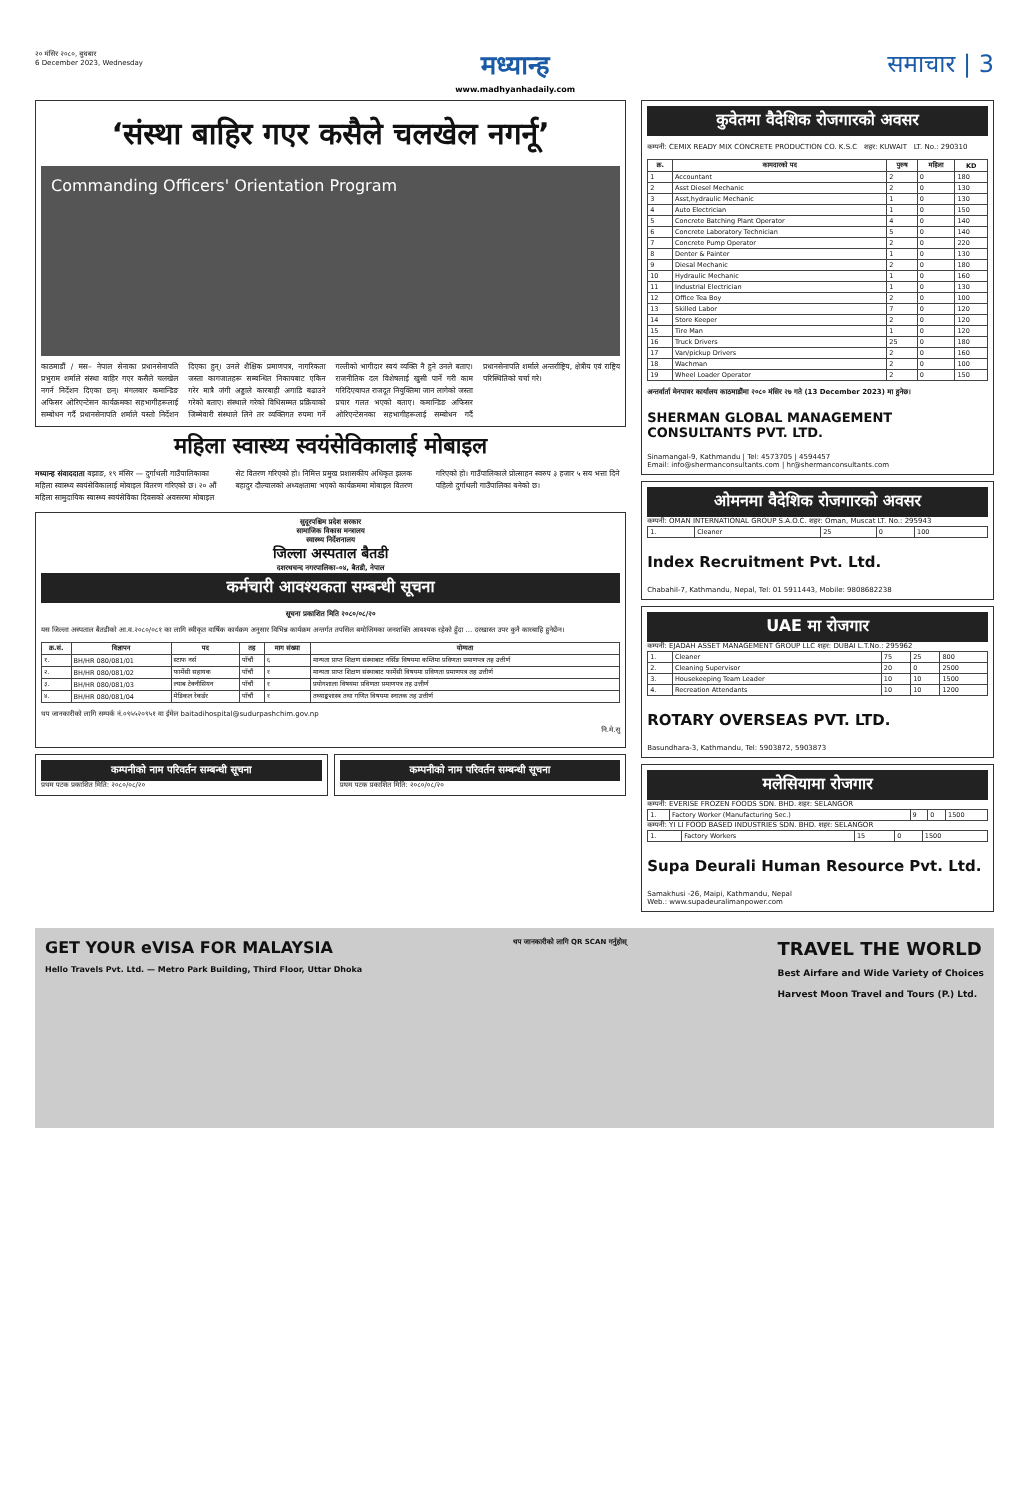२० मंसिर २०८०, बुधबार
6 December 2023, Wednesday
मध्यान्ह
www.madhyanhadaily.com
समाचार | 3
‘संस्था बाहिर गएर कसैले चलखेल नगर्नू’
Commanding Officers' Orientation Program
काठमाडौं / मस– नेपाल सेनाका प्रधानसेनापति प्रभुराम शर्माले संस्था बाहिर गएर कसैले चलखेल नगर्न निर्देशन दिएका छन्। मंगलबार कमान्डिङ अफिसर ओरिएन्टेसन कार्यक्रमका सहभागीहरूलाई सम्बोधन गर्दै प्रधानसेनापति शर्माले यस्तो निर्देशन दिएका हुन्। उनले शैक्षिक प्रमाणपत्र, नागरिकता जस्ता कागजातहरू सम्बन्धित निकायबाट एकिन गरेर मात्रै जंगी अड्डाले कारबाही अगाडि बढाउने गरेको बताए। संस्थाले गरेको विधिसम्मत प्रक्रियाको जिम्मेवारी संस्थाले लिने तर व्यक्तिगत रुपमा गर्ने गल्तीको भागीदार स्वयं व्यक्ति नै हुने उनले बताए। राजनीतिक दल विशेषलाई खुसी पार्ने गरी काम गरिदिएबापत राजदूत नियुक्तिमा जान लागेको जस्ता प्रचार गलत भएको बताए। कमान्डिङ अफिसर ओरिएन्टेसनका सहभागीहरूलाई सम्बोधन गर्दै प्रधानसेनापति शर्माले अन्तर्राष्ट्रिय, क्षेत्रीय एवं राष्ट्रिय परिस्थितिको चर्चा गरे।
महिला स्वास्थ्य स्वयंसेविकालाई मोबाइल
मध्यान्ह संवाददाता बझाङ, १९ मंसिर — दुर्गाथली गाउँपालिकाका महिला स्वास्थ्य स्वयंसेविकालाई मोबाइल वितरण गरिएको छ। २० औं महिला सामुदायिक स्वास्थ्य स्वयंसेविका दिवसको अवसरमा मोबाइल सेट वितरण गरिएको हो। निमित्त प्रमुख प्रशासकीय अधिकृत झलक बहादुर दौल्यालको अध्यक्षतामा भएको कार्यक्रममा मोबाइल वितरण गरिएको हो। गाउँपालिकाले प्रोत्साहन स्वरुप ३ हजार ५ सय भत्ता दिने पहिलो दुर्गाथली गाउँपालिका बनेको छ।
सुदूरपश्चिम प्रदेश सरकार
सामाजिक विकास मन्त्रालय
स्वास्थ्य निर्देशनालय
जिल्ला अस्पताल बैतडी
दशरथचन्द नगरपालिका–०४, बैतडी, नेपाल
कर्मचारी आवश्यकता सम्बन्धी सूचना
सूचना प्रकाशित मिति २०८०/०८/२०
यस जिल्ला अस्पताल बैतडीको आ.व.२०८०/०८१ का लागि स्वीकृत वार्षिक कार्यक्रम अनुसार विभिन्न कार्यक्रम अन्तर्गत तपसिल बमोजिमका जनशक्ति आवश्यक रहेको हुँदा ... दरखास्त उपर कुनै कारबाहि हुनेछैन।
| क्र.सं. | विज्ञापन | पद | तह | माग संख्या | योग्यता |
| --- | --- | --- | --- | --- | --- |
| १. | BH/HR 080/081/01 | स्टाफ नर्स | पाँचौं | ६ | मान्यता प्राप्त शिक्षण संस्थाबाट नर्सिङ विषयमा कम्तिमा प्रविणता प्रमाणपत्र तह उत्तीर्ण |
| २. | BH/HR 080/081/02 | फार्मेसी सहायक | पाँचौं | १ | मान्यता प्राप्त शिक्षण संस्थाबाट फार्मेसी विषयमा प्रविणता प्रमाणपत्र तह उत्तीर्ण |
| ३. | BH/HR 080/081/03 | ल्याब टेक्नीसियन | पाँचौं | १ | प्रयोगशाला विषयमा प्रविणता प्रमाणपत्र तह उत्तीर्ण |
| ४. | BH/HR 080/081/04 | मेडिकल रेकर्डर | पाँचौं | १ | तथ्याङ्कशास्त्र तथा गणित विषयमा स्नातक तह उत्तीर्ण |
थप जानकारीको लागि सम्पर्क नं.०९५५२०९५१ वा ईमेल baitadihospital@sudurpashchim.gov.np
नि.मे.सु
कम्पनीको नाम परिवर्तन सम्बन्धी सूचना
प्रथम पटक प्रकाशित मिति: २०८०/०८/२०
कम्पनीको नाम परिवर्तन सम्बन्धी सूचना
प्रथम पटक प्रकाशित मिति: २०८०/०८/२०
कुवेतमा वैदेशिक रोजगारको अवसर
कम्पनी: CEMIX READY MIX CONCRETE PRODUCTION CO. K.S.C शहर: KUWAIT LT. No.: 290310
| क्र. | कामदारको पद | पुरुष | महिला | KD |
| --- | --- | --- | --- | --- |
| 1 | Accountant | 2 | 0 | 180 |
| 2 | Asst Diesel Mechanic | 2 | 0 | 130 |
| 3 | Asst,hydraulic Mechanic | 1 | 0 | 130 |
| 4 | Auto Electrician | 1 | 0 | 150 |
| 5 | Concrete Batching Plant Operator | 4 | 0 | 140 |
| 6 | Concrete Laboratory Technician | 5 | 0 | 140 |
| 7 | Concrete Pump Operator | 2 | 0 | 220 |
| 8 | Denter & Painter | 1 | 0 | 130 |
| 9 | Diesal Mechanic | 2 | 0 | 180 |
| 10 | Hydraulic Mechanic | 1 | 0 | 160 |
| 11 | Industrial Electrician | 1 | 0 | 130 |
| 12 | Office Tea Boy | 2 | 0 | 100 |
| 13 | Skilled Labor | 7 | 0 | 120 |
| 14 | Store Keeper | 2 | 0 | 120 |
| 15 | Tire Man | 1 | 0 | 120 |
| 16 | Truck Drivers | 25 | 0 | 180 |
| 17 | Van/pickup Drivers | 2 | 0 | 160 |
| 18 | Wachman | 2 | 0 | 100 |
| 19 | Wheel Loader Operator | 2 | 0 | 150 |
अन्तर्वार्ता मेनपावर कार्यालय काठमाडौंमा २०८० मंसिर २७ गते (13 December 2023) मा हुनेछ।
SHERMAN GLOBAL MANAGEMENT CONSULTANTS PVT. LTD.
Sinamangal-9, Kathmandu | Tel: 4573705 | 4594457
Email: info@shermanconsultants.com | hr@shermanconsultants.com
ओमनमा वैदेशिक रोजगारको अवसर
कम्पनी: OMAN INTERNATIONAL GROUP S.A.O.C. शहर: Oman, Muscat LT. No.: 295943
| 1. | Cleaner | 25 | 0 | 100 |
Index Recruitment Pvt. Ltd.
Chabahil-7, Kathmandu, Nepal, Tel: 01 5911443, Mobile: 9808682238
UAE मा रोजगार
कम्पनी: EJADAH ASSET MANAGEMENT GROUP LLC शहर: DUBAI L.T.No.: 295962
| 1. | Cleaner | 75 | 25 | 800 |
| 2. | Cleaning Supervisor | 20 | 0 | 2500 |
| 3. | Housekeeping Team Leader | 10 | 10 | 1500 |
| 4. | Recreation Attendants | 10 | 10 | 1200 |
ROTARY OVERSEAS PVT. LTD.
Basundhara-3, Kathmandu, Tel: 5903872, 5903873
मलेसियामा रोजगार
कम्पनी: EVERISE FROZEN FOODS SDN. BHD. शहर: SELANGOR
| 1. | Factory Worker (Manufacturing Sec.) | 9 | 0 | 1500 |
कम्पनी: YI LI FOOD BASED INDUSTRIES SDN. BHD. शहर: SELANGOR
| 1. | Factory Workers | 15 | 0 | 1500 |
Supa Deurali Human Resource Pvt. Ltd.
Samakhusi -26, Maipi, Kathmandu, Nepal
Web.: www.supadeuralimanpower.com
GET YOUR eVISA FOR MALAYSIA
Hello Travels Pvt. Ltd. — Metro Park Building, Third Floor, Uttar Dhoka
थप जानकारीको लागि QR SCAN गर्नुहोस्
TRAVEL THE WORLD
Best Airfare and Wide Variety of Choices
Harvest Moon Travel and Tours (P.) Ltd.